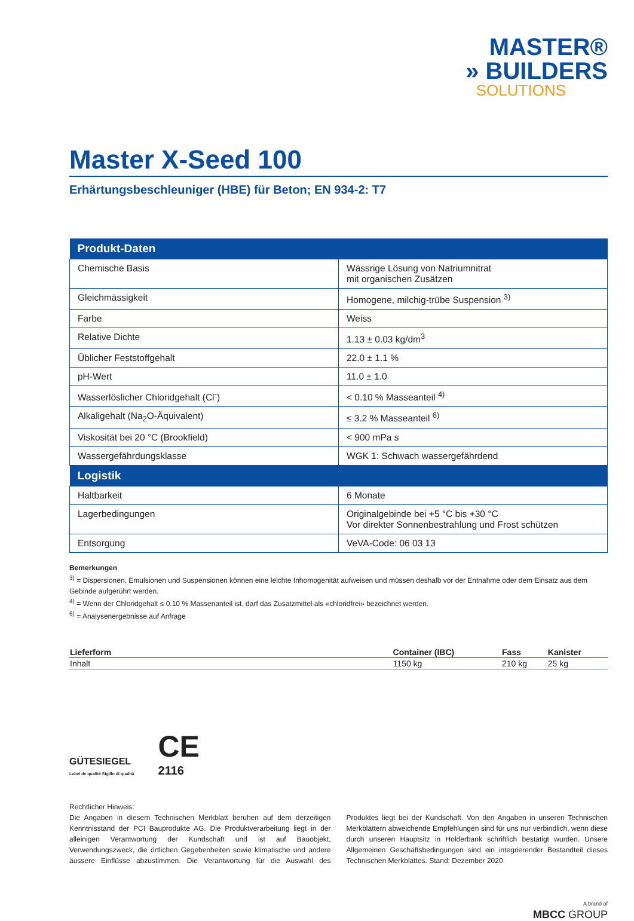MASTER®
» BUILDERS
SOLUTIONS
Master X-Seed 100
Erhärtungsbeschleuniger (HBE) für Beton; EN 934-2: T7
| Produkt-Daten | |
| --- | --- |
| Chemische Basis | Wässrige Lösung von Natriumnitrat mit organischen Zusätzen |
| Gleichmässigkeit | Homogene, milchig-trübe Suspension <sup>3)</sup> |
| Farbe | Weiss |
| Relative Dichte | 1.13 ± 0.03 kg/dm<sup>3</sup> |
| Üblicher Feststoffgehalt | 22.0 ± 1.1 % |
| pH-Wert | 11.0 ± 1.0 |
| Wasserlöslicher Chloridgehalt (Cl<sup>-</sup>) | < 0.10 % Masseanteil <sup>4)</sup> |
| Alkaligehalt (Na<sub>2</sub>O-Äquivalent) | ≤ 3.2 % Masseanteil <sup>6)</sup> |
| Viskosität bei 20 °C (Brookfield) | < 900 mPa s |
| Wassergefährdungsklasse | WGK 1: Schwach wassergefährdend |
| Logistik | |
| Haltbarkeit | 6 Monate |
| Lagerbedingungen | Originalgebinde bei +5 °C bis +30 °C Vor direkter Sonnenbestrahlung und Frost schützen |
| Entsorgung | VeVA-Code: 06 03 13 |
Bemerkungen
<sup>3)</sup> = Dispersionen, Emulsionen und Suspensionen können eine leichte Inhomogenität aufweisen und müssen deshalb vor der Entnahme oder dem Einsatz aus dem Gebinde aufgerührt werden.
<sup>4)</sup> = Wenn der Chloridgehalt ≤ 0.10 % Massenanteil ist, darf das Zusatzmittel als «chloridfrei» bezeichnet werden.
<sup>6)</sup> = Analysenergebnisse auf Anfrage
| Lieferform | Container (IBC) | Fass | Kanister |
| --- | --- | --- | --- |
| Inhalt | 1150 kg | 210 kg | 25 kg |
GÜTESIEGEL
Label de qualité Sigillo di qualità
CE
2116
Rechtlicher Hinweis:
Die Angaben in diesem Technischen Merkblatt beruhen auf dem derzeitigen Kenntnisstand der PCI Bauprodukte AG. Die Produktverarbeitung liegt in der alleinigen Verantwortung der Kundschaft und ist auf Bauobjekt, Verwendungszweck, die örtlichen Gegebenheiten sowie klimatische und andere äussere Einflüsse abzustimmen. Die Verantwortung für die Auswahl des Produktes liegt bei der Kundschaft. Von den Angaben in unseren Technischen Merkblättern abweichende Empfehlungen sind für uns nur verbindlich, wenn diese durch unseren Hauptsitz in Holderbank schriftlich bestätigt wurden. Unsere Allgemeinen Geschäftsbedingungen sind ein integrierender Bestandteil dieses Technischen Merkblattes. Stand: Dezember 2020
A brand of
MBCC GROUP